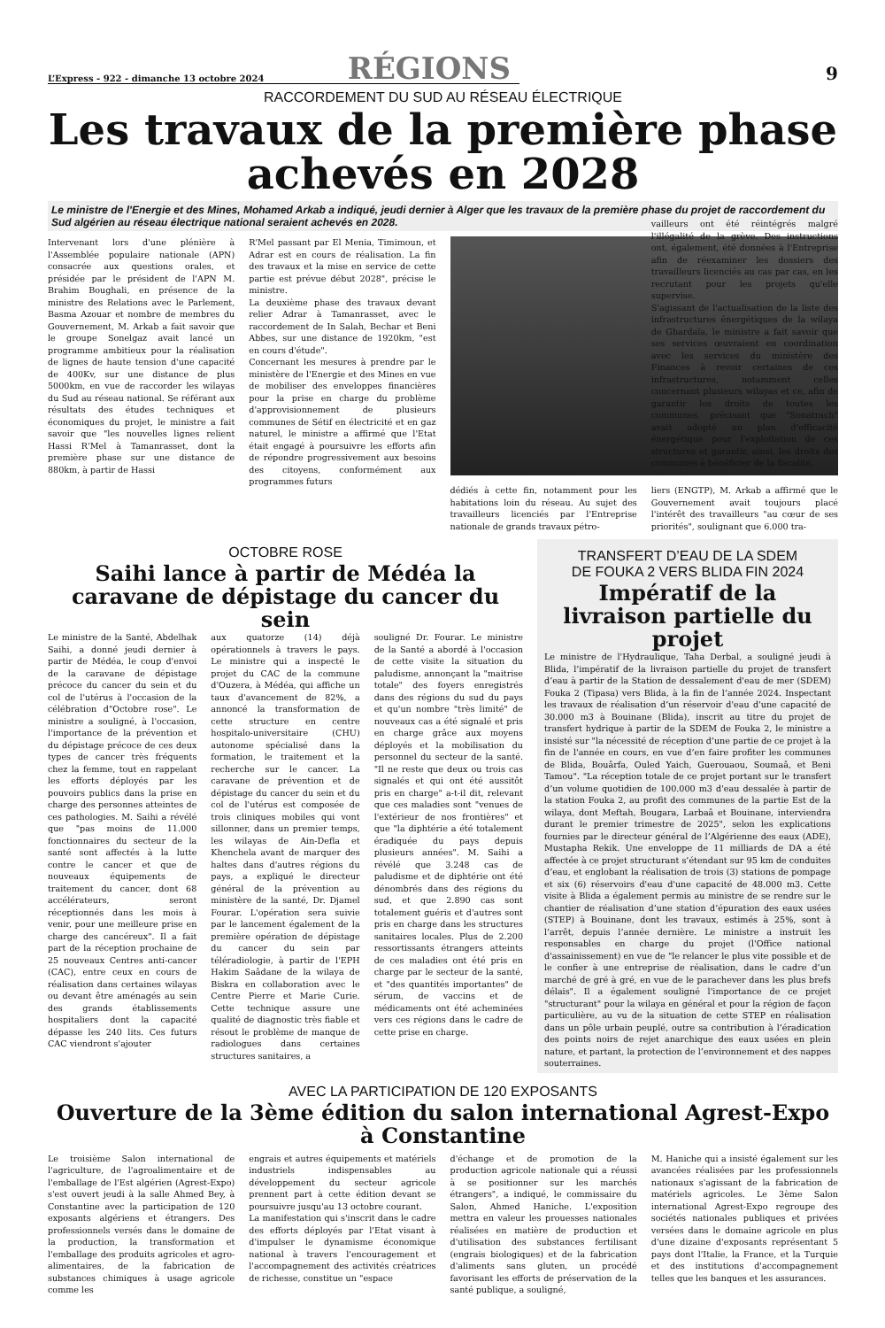L’Express - 922 - dimanche 13 octobre 2024 RÉGIONS
9
RACCORDEMENT DU SUD AU RÉSEAU ÉLECTRIQUE
Les travaux de la première phase achevés en 2028
Le ministre de l'Energie et des Mines, Mohamed Arkab a indiqué, jeudi dernier à Alger que les travaux de la première phase du projet de raccordement du Sud algérien au réseau électrique national seraient achevés en 2028.
Intervenant lors d'une plénière à l'Assemblée populaire nationale (APN) consacrée aux questions orales, et présidée par le président de l'APN M. Brahim Boughali, en présence de la ministre des Relations avec le Parlement, Basma Azouar et nombre de membres du Gouvernement, M. Arkab a fait savoir que le groupe Sonelgaz avait lancé un programme ambitieux pour la réalisation de lignes de haute tension d'une capacité de 400Kv, sur une distance de plus 5000km, en vue de raccorder les wilayas du Sud au réseau national. Se référant aux résultats des études techniques et économiques du projet, le ministre a fait savoir que "les nouvelles lignes relient Hassi R'Mel à Tamanrasset, dont la première phase sur une distance de 880km, à partir de Hassi
R'Mel passant par El Menia, Timimoun, et Adrar est en cours de réalisation. La fin des travaux et la mise en service de cette partie est prévue début 2028", précise le ministre.
La deuxième phase des travaux devant relier Adrar à Tamanrasset, avec le raccordement de In Salah, Bechar et Beni Abbes, sur une distance de 1920km, "est en cours d'étude".
Concernant les mesures à prendre par le ministère de l'Energie et des Mines en vue de mobiliser des enveloppes financières pour la prise en charge du problème d'approvisionnement de plusieurs communes de Sétif en électricité et en gaz naturel, le ministre a affirmé que l'Etat était engagé à poursuivre les efforts afin de répondre progressivement aux besoins des citoyens, conformément aux programmes futurs
dédiés à cette fin, notamment pour les habitations loin du réseau. Au sujet des travailleurs licenciés par l'Entreprise nationale de grands travaux pétro-
liers (ENGTP), M. Arkab a affirmé que le Gouvernement avait toujours placé l'intérêt des travailleurs "au cœur de ses priorités", soulignant que 6.000 tra-
vailleurs ont été réintégrés malgré l'illégalité de la grève. Des instructions ont, également, été données à l'Entreprise afin de réexaminer les dossiers des travailleurs licenciés au cas par cas, en les recrutant pour les projets qu'elle supervise.
S'agissant de l'actualisation de la liste des infrastructures énergétiques de la wilaya de Ghardaïa, le ministre a fait savoir que ses services œuvraient en coordination avec les services du ministère des Finances à revoir certaines de ces infrastructures, notamment celles concernant plusieurs wilayas et ce, afin de garantir les droits de toutes les communes, précisant que "Sonatrach" avait adopté un plan d'efficacité énergétique pour l'exploitation de ces structures et garantir, ainsi, les droits des communes à bénéficier de la fiscalité.
OCTOBRE ROSE
Saihi lance à partir de Médéa la caravane de dépistage du cancer du sein
Le ministre de la Santé, Abdelhak Saihi, a donné jeudi dernier à partir de Médéa, le coup d'envoi de la caravane de dépistage précoce du cancer du sein et du col de l'utérus à l'occasion de la célébration d"Octobre rose". Le ministre a souligné, à l'occasion, l'importance de la prévention et du dépistage précoce de ces deux types de cancer très fréquents chez la femme, tout en rappelant les efforts déployés par les pouvoirs publics dans la prise en charge des personnes atteintes de ces pathologies. M. Saihi a révélé que "pas moins de 11.000 fonctionnaires du secteur de la santé sont affectés à la lutte contre le cancer et que de nouveaux équipements de traitement du cancer, dont 68 accélérateurs, seront réceptionnés dans les mois à venir, pour une meilleure prise en charge des cancéreux". Il a fait part de la réception prochaine de 25 nouveaux Centres anti-cancer (CAC), entre ceux en cours de réalisation dans certaines wilayas ou devant être aménagés au sein des grands établissements hospitaliers dont la capacité dépasse les 240 lits. Ces futurs CAC viendront s'ajouter
aux quatorze (14) déjà opérationnels à travers le pays. Le ministre qui a inspecté le projet du CAC de la commune d'Ouzera, à Médéa, qui affiche un taux d'avancement de 82%, a annoncé la transformation de cette structure en centre hospitalo-universitaire (CHU) autonome spécialisé dans la formation, le traitement et la recherche sur le cancer. La caravane de prévention et de dépistage du cancer du sein et du col de l'utérus est composée de trois cliniques mobiles qui vont sillonner, dans un premier temps, les wilayas de Ain-Defla et Khenchela avant de marquer des haltes dans d'autres régions du pays, a expliqué le directeur général de la prévention au ministère de la santé, Dr. Djamel Fourar. L'opération sera suivie par le lancement également de la première opération de dépistage du cancer du sein par téléradiologie, à partir de l'EPH Hakim Saâdane de la wilaya de Biskra en collaboration avec le Centre Pierre et Marie Curie. Cette technique assure une qualité de diagnostic très fiable et résout le problème de manque de radiologues dans certaines structures sanitaires, a
souligné Dr. Fourar. Le ministre de la Santé a abordé à l'occasion de cette visite la situation du paludisme, annonçant la "maitrise totale" des foyers enregistrés dans des régions du sud du pays et qu'un nombre "très limité" de nouveaux cas a été signalé et pris en charge grâce aux moyens déployés et la mobilisation du personnel du secteur de la santé. "Il ne reste que deux ou trois cas signalés et qui ont été aussitôt pris en charge" a-t-il dit, relevant que ces maladies sont "venues de l'extérieur de nos frontières" et que "la diphtérie a été totalement éradiquée du pays depuis plusieurs années". M. Saihi a révélé que 3.248 cas de paludisme et de diphtérie ont été dénombrés dans des régions du sud, et que 2.890 cas sont totalement guéris et d'autres sont pris en charge dans les structures sanitaires locales. Plus de 2.200 ressortissants étrangers atteints de ces maladies ont été pris en charge par le secteur de la santé, et "des quantités importantes" de sérum, de vaccins et de médicaments ont été acheminées vers ces régions dans le cadre de cette prise en charge.
TRANSFERT D’EAU DE LA SDEM
DE FOUKA 2 VERS BLIDA FIN 2024
Impératif de la livraison partielle du projet
Le ministre de l'Hydraulique, Taha Derbal, a souligné jeudi à Blida, l’impératif de la livraison partielle du projet de transfert d’eau à partir de la Station de dessalement d'eau de mer (SDEM) Fouka 2 (Tipasa) vers Blida, à la fin de l’année 2024. Inspectant les travaux de réalisation d’un réservoir d'eau d'une capacité de 30.000 m3 à Bouinane (Blida), inscrit au titre du projet de transfert hydrique à partir de la SDEM de Fouka 2, le ministre a insisté sur "la nécessité de réception d’une partie de ce projet à la fin de l'année en cours, en vue d’en faire profiter les communes de Blida, Bouârfa, Ouled Yaich, Guerouaou, Soumaâ, et Beni Tamou". "La réception totale de ce projet portant sur le transfert d’un volume quotidien de 100.000 m3 d'eau dessalée à partir de la station Fouka 2, au profit des communes de la partie Est de la wilaya, dont Meftah, Bougara, Larbaâ et Bouinane, interviendra durant le premier trimestre de 2025", selon les explications fournies par le directeur général de l’Algérienne des eaux (ADE), Mustapha Rekik. Une enveloppe de 11 milliards de DA a été affectée à ce projet structurant s’étendant sur 95 km de conduites d’eau, et englobant la réalisation de trois (3) stations de pompage et six (6) réservoirs d'eau d'une capacité de 48.000 m3. Cette visite à Blida a également permis au ministre de se rendre sur le chantier de réalisation d’une station d’épuration des eaux usées (STEP) à Bouinane, dont les travaux, estimés à 25%, sont à l’arrêt, depuis l’année dernière. Le ministre a instruit les responsables en charge du projet (l'Office national d'assainissement) en vue de "le relancer le plus vite possible et de le confier à une entreprise de réalisation, dans le cadre d’un marché de gré à gré, en vue de le parachever dans les plus brefs délais". Il a également souligné l'importance de ce projet "structurant" pour la wilaya en général et pour la région de façon particulière, au vu de la situation de cette STEP en réalisation dans un pôle urbain peuplé, outre sa contribution à l’éradication des points noirs de rejet anarchique des eaux usées en plein nature, et partant, la protection de l’environnement et des nappes souterraines.
AVEC LA PARTICIPATION DE 120 EXPOSANTS
Ouverture de la 3ème édition du salon international Agrest-Expo à Constantine
Le troisième Salon international de l'agriculture, de l'agroalimentaire et de l'emballage de l'Est algérien (Agrest-Expo) s'est ouvert jeudi à la salle Ahmed Bey, à Constantine avec la participation de 120 exposants algériens et étrangers. Des professionnels versés dans le domaine de la production, la transformation et l'emballage des produits agricoles et agro-alimentaires, de la fabrication de substances chimiques à usage agricole comme les
engrais et autres équipements et matériels industriels indispensables au développement du secteur agricole prennent part à cette édition devant se poursuivre jusqu'au 13 octobre courant.
La manifestation qui s'inscrit dans le cadre des efforts déployés par l'Etat visant à d'impulser le dynamisme économique national à travers l'encouragement et l'accompagnement des activités créatrices de richesse, constitue un "espace
d'échange et de promotion de la production agricole nationale qui a réussi à se positionner sur les marchés étrangers", a indiqué, le commissaire du Salon, Ahmed Haniche. L'exposition mettra en valeur les prouesses nationales réalisées en matière de production et d'utilisation des substances fertilisant (engrais biologiques) et de la fabrication d'aliments sans gluten, un procédé favorisant les efforts de préservation de la santé publique, a souligné,
M. Haniche qui a insisté également sur les avancées réalisées par les professionnels nationaux s'agissant de la fabrication de matériels agricoles. Le 3ème Salon international Agrest-Expo regroupe des sociétés nationales publiques et privées versées dans le domaine agricole en plus d'une dizaine d'exposants représentant 5 pays dont l'Italie, la France, et la Turquie et des institutions d'accompagnement telles que les banques et les assurances.